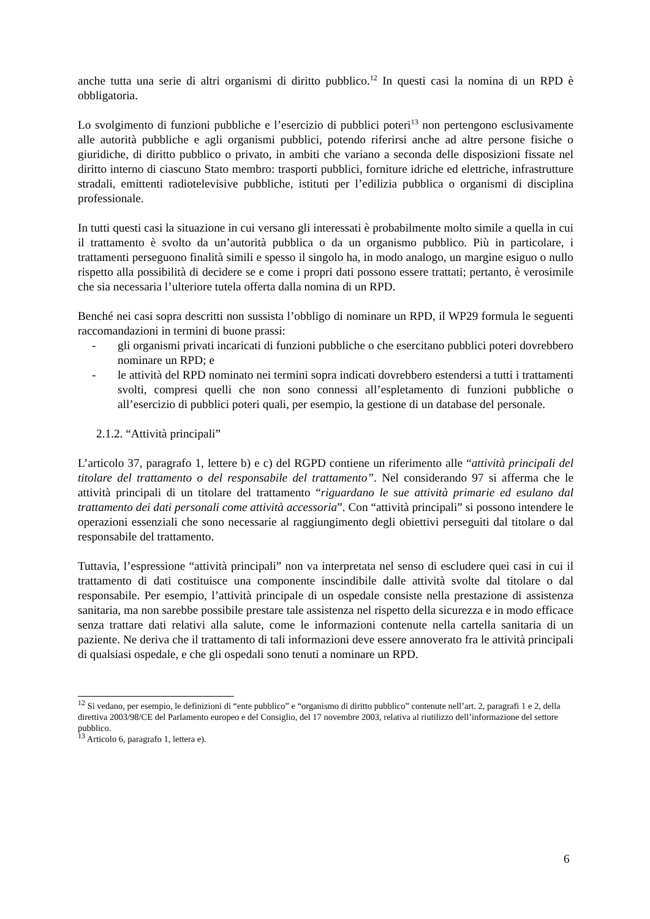anche tutta una serie di altri organismi di diritto pubblico.<sup>12</sup> In questi casi la nomina di un RPD è obbligatoria.
Lo svolgimento di funzioni pubbliche e l’esercizio di pubblici poteri<sup>13</sup> non pertengono esclusivamente alle autorità pubbliche e agli organismi pubblici, potendo riferirsi anche ad altre persone fisiche o giuridiche, di diritto pubblico o privato, in ambiti che variano a seconda delle disposizioni fissate nel diritto interno di ciascuno Stato membro: trasporti pubblici, forniture idriche ed elettriche, infrastrutture stradali, emittenti radiotelevisive pubbliche, istituti per l’edilizia pubblica o organismi di disciplina professionale.
In tutti questi casi la situazione in cui versano gli interessati è probabilmente molto simile a quella in cui il trattamento è svolto da un’autorità pubblica o da un organismo pubblico. Più in particolare, i trattamenti perseguono finalità simili e spesso il singolo ha, in modo analogo, un margine esiguo o nullo rispetto alla possibilità di decidere se e come i propri dati possono essere trattati; pertanto, è verosimile che sia necessaria l’ulteriore tutela offerta dalla nomina di un RPD.
Benché nei casi sopra descritti non sussista l’obbligo di nominare un RPD, il WP29 formula le seguenti raccomandazioni in termini di buone prassi:
- gli organismi privati incaricati di funzioni pubbliche o che esercitano pubblici poteri dovrebbero nominare un RPD; e
- le attività del RPD nominato nei termini sopra indicati dovrebbero estendersi a tutti i trattamenti svolti, compresi quelli che non sono connessi all’espletamento di funzioni pubbliche o all’esercizio di pubblici poteri quali, per esempio, la gestione di un database del personale.
2.1.2. “Attività principali”
L’articolo 37, paragrafo 1, lettere b) e c) del RGPD contiene un riferimento alle “attività principali del titolare del trattamento o del responsabile del trattamento”. Nel considerando 97 si afferma che le attività principali di un titolare del trattamento “riguardano le sue attività primarie ed esulano dal trattamento dei dati personali come attività accessoria”. Con “attività principali” si possono intendere le operazioni essenziali che sono necessarie al raggiungimento degli obiettivi perseguiti dal titolare o dal responsabile del trattamento.
Tuttavia, l’espressione “attività principali” non va interpretata nel senso di escludere quei casi in cui il trattamento di dati costituisce una componente inscindibile dalle attività svolte dal titolare o dal responsabile. Per esempio, l’attività principale di un ospedale consiste nella prestazione di assistenza sanitaria, ma non sarebbe possibile prestare tale assistenza nel rispetto della sicurezza e in modo efficace senza trattare dati relativi alla salute, come le informazioni contenute nella cartella sanitaria di un paziente. Ne deriva che il trattamento di tali informazioni deve essere annoverato fra le attività principali di qualsiasi ospedale, e che gli ospedali sono tenuti a nominare un RPD.
<sup>12</sup> Si vedano, per esempio, le definizioni di “ente pubblico” e “organismo di diritto pubblico” contenute nell’art. 2, paragrafi 1 e 2, della direttiva 2003/98/CE del Parlamento europeo e del Consiglio, del 17 novembre 2003, relativa al riutilizzo dell’informazione del settore pubblico.
<sup>13</sup> Articolo 6, paragrafo 1, lettera e).
6